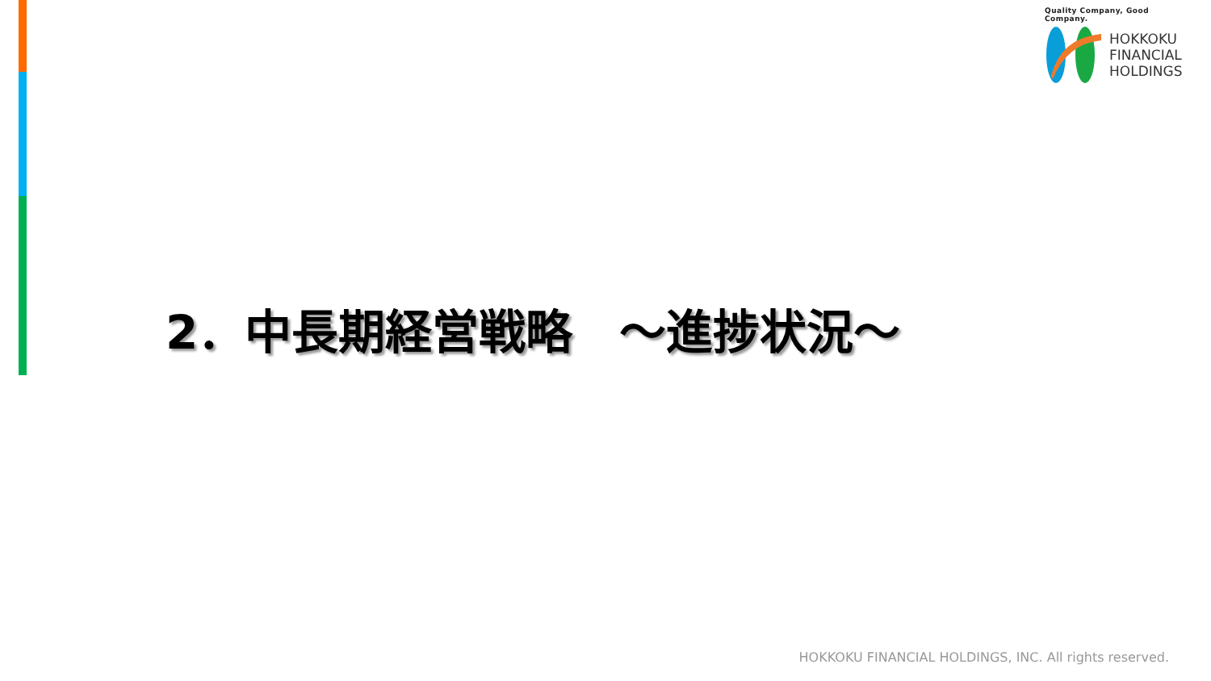Quality Company, Good Company.
HOKKOKU
FINANCIAL
HOLDINGS
2．中長期経営戦略　～進捗状況～
HOKKOKU FINANCIAL HOLDINGS, INC. All rights reserved.